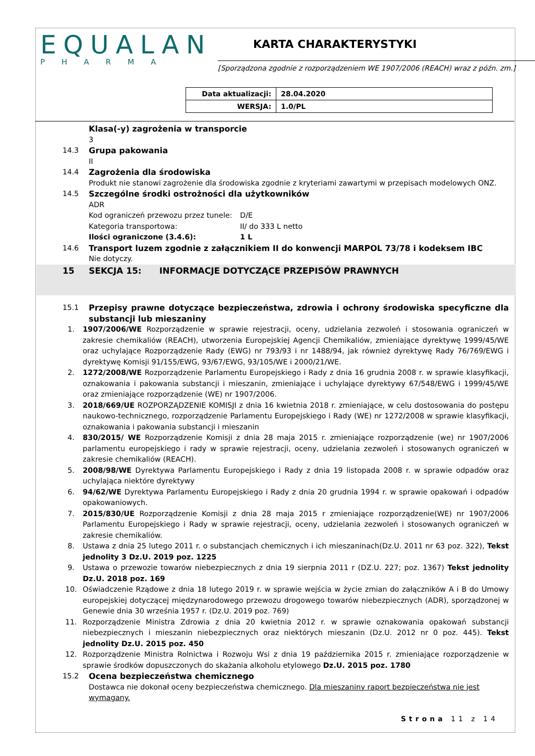EQUALAN
PHARMA
KARTA CHARAKTERYSTYKI
[Sporządzona zgodnie z rozporządzeniem WE 1907/2006 (REACH) wraz z późn. zm.]
| Data aktualizacji: | 28.04.2020 |
| WERSJA: | 1.0/PL |
Klasa(-y) zagrożenia w transporcie
3
14.3 Grupa pakowania
II
14.4 Zagrożenia dla środowiska
Produkt nie stanowi zagrożenie dla środowiska zgodnie z kryteriami zawartymi w przepisach modelowych ONZ.
14.5 Szczególne środki ostrożności dla użytkowników
ADR
Kod ograniczeń przewozu przez tunele: D/E
Kategoria transportowa: II/ do 333 L netto
Ilości ograniczone (3.4.6): 1 L
14.6 Transport luzem zgodnie z załącznikiem II do konwencji MARPOL 73/78 i kodeksem IBC
Nie dotyczy.
15 SEKCJA 15: INFORMACJE DOTYCZĄCE PRZEPISÓW PRAWNYCH
15.1 Przepisy prawne dotyczące bezpieczeństwa, zdrowia i ochrony środowiska specyficzne dla substancji lub mieszaniny
1. 1907/2006/WE Rozporządzenie w sprawie rejestracji, oceny, udzielania zezwoleń i stosowania ograniczeń w zakresie chemikaliów (REACH), utworzenia Europejskiej Agencji Chemikaliów, zmieniające dyrektywę 1999/45/WE oraz uchylające Rozporządzenie Rady (EWG) nr 793/93 i nr 1488/94, jak również dyrektywę Rady 76/769/EWG i dyrektywę Komisji 91/155/EWG, 93/67/EWG, 93/105/WE i 2000/21/WE.
2. 1272/2008/WE Rozporządzenie Parlamentu Europejskiego i Rady z dnia 16 grudnia 2008 r. w sprawie klasyfikacji, oznakowania i pakowania substancji i mieszanin, zmieniające i uchylające dyrektywy 67/548/EWG i 1999/45/WE oraz zmieniające rozporządzenie (WE) nr 1907/2006.
3. 2018/669/UE ROZPORZĄDZENIE KOMISJI z dnia 16 kwietnia 2018 r. zmieniające, w celu dostosowania do postępu naukowo-technicznego, rozporządzenie Parlamentu Europejskiego i Rady (WE) nr 1272/2008 w sprawie klasyfikacji, oznakowania i pakowania substancji i mieszanin
4. 830/2015/ WE Rozporządzenie Komisji z dnia 28 maja 2015 r. zmieniające rozporządzenie (we) nr 1907/2006 parlamentu europejskiego i rady w sprawie rejestracji, oceny, udzielania zezwoleń i stosowanych ograniczeń w zakresie chemikaliów (REACH).
5. 2008/98/WE Dyrektywa Parlamentu Europejskiego i Rady z dnia 19 listopada 2008 r. w sprawie odpadów oraz uchylająca niektóre dyrektywy
6. 94/62/WE Dyrektywa Parlamentu Europejskiego i Rady z dnia 20 grudnia 1994 r. w sprawie opakowań i odpadów opakowaniowych.
7. 2015/830/UE Rozporządzenie Komisji z dnia 28 maja 2015 r zmieniające rozporządzenie(WE) nr 1907/2006 Parlamentu Europejskiego i Rady w sprawie rejestracji, oceny, udzielania zezwoleń i stosowanych ograniczeń w zakresie chemikaliów.
8. Ustawa z dnia 25 lutego 2011 r. o substancjach chemicznych i ich mieszaninach(Dz.U. 2011 nr 63 poz. 322), Tekst jednolity 3 Dz.U. 2019 poz. 1225
9. Ustawa o przewozie towarów niebezpiecznych z dnia 19 sierpnia 2011 r (DZ.U. 227; poz. 1367) Tekst jednolity Dz.U. 2018 poz. 169
10. Oświadczenie Rządowe z dnia 18 lutego 2019 r. w sprawie wejścia w życie zmian do załączników A i B do Umowy europejskiej dotyczącej międzynarodowego przewozu drogowego towarów niebezpiecznych (ADR), sporządzonej w Genewie dnia 30 września 1957 r. (Dz.U. 2019 poz. 769)
11. Rozporządzenie Ministra Zdrowia z dnia 20 kwietnia 2012 r. w sprawie oznakowania opakowań substancji niebezpiecznych i mieszanin niebezpiecznych oraz niektórych mieszanin (Dz.U. 2012 nr 0 poz. 445). Tekst jednolity Dz.U. 2015 poz. 450
12. Rozporządzenie Ministra Rolnictwa i Rozwoju Wsi z dnia 19 października 2015 r. zmieniające rozporządzenie w sprawie środków dopuszczonych do skażania alkoholu etylowego Dz.U. 2015 poz. 1780
15.2 Ocena bezpieczeństwa chemicznego
Dostawca nie dokonał oceny bezpieczeństwa chemicznego. Dla mieszaniny raport bezpieczeństwa nie jest wymagany.
Strona 11 z 14